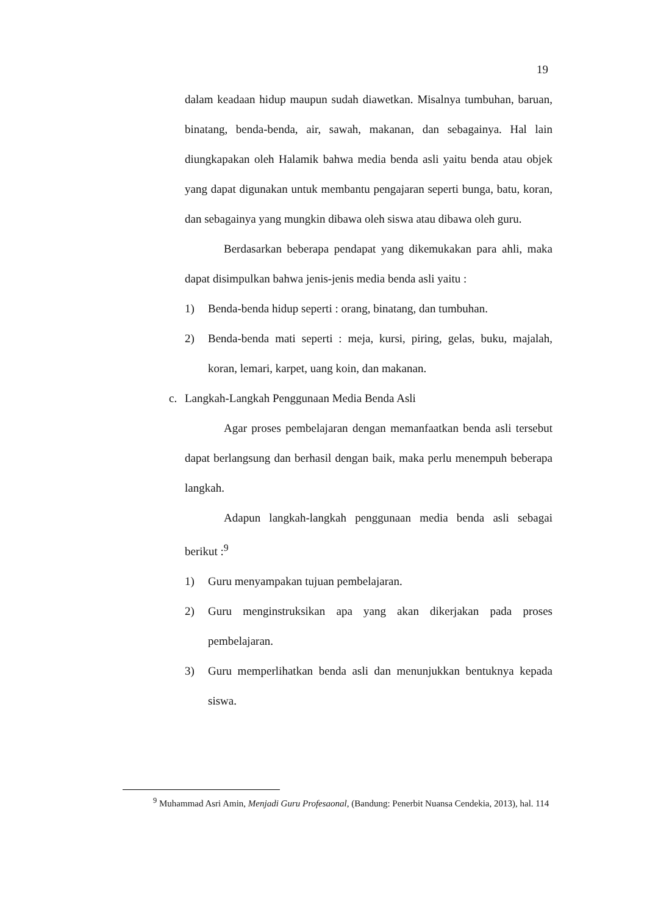19
dalam keadaan hidup maupun sudah diawetkan. Misalnya tumbuhan, baruan, binatang, benda-benda, air, sawah, makanan, dan sebagainya. Hal lain diungkapakan oleh Halamik bahwa media benda asli yaitu benda atau objek yang dapat digunakan untuk membantu pengajaran seperti bunga, batu, koran, dan sebagainya yang mungkin dibawa oleh siswa atau dibawa oleh guru.
Berdasarkan beberapa pendapat yang dikemukakan para ahli, maka dapat disimpulkan bahwa jenis-jenis media benda asli yaitu :
1) Benda-benda hidup seperti : orang, binatang, dan tumbuhan.
2) Benda-benda mati seperti : meja, kursi, piring, gelas, buku, majalah, koran, lemari, karpet, uang koin, dan makanan.
c. Langkah-Langkah Penggunaan Media Benda Asli
Agar proses pembelajaran dengan memanfaatkan benda asli tersebut dapat berlangsung dan berhasil dengan baik, maka perlu menempuh beberapa langkah.
Adapun langkah-langkah penggunaan media benda asli sebagai berikut :<sup>9</sup>
1) Guru menyampakan tujuan pembelajaran.
2) Guru menginstruksikan apa yang akan dikerjakan pada proses pembelajaran.
3) Guru memperlihatkan benda asli dan menunjukkan bentuknya kepada siswa.
<sup>9</sup> Muhammad Asri Amin, Menjadi Guru Profesaonal, (Bandung: Penerbit Nuansa Cendekia, 2013), hal. 114